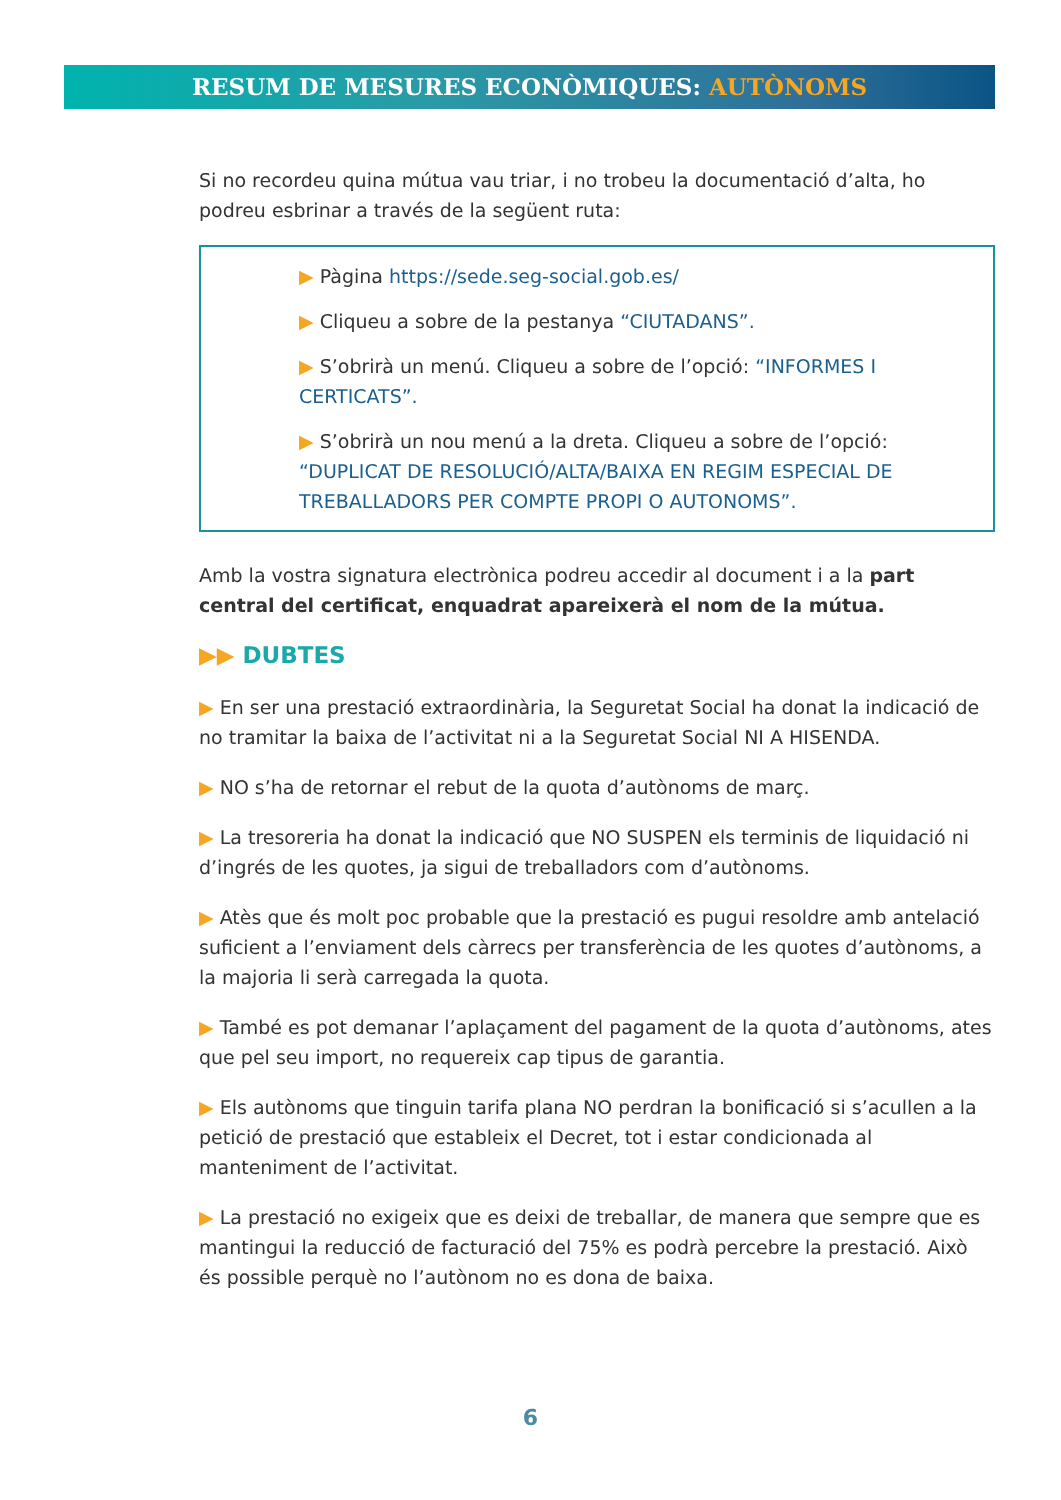RESUM DE MESURES ECONÒMIQUES: AUTÒNOMS
Si no recordeu quina mútua vau triar, i no trobeu la documentació d’alta, ho podreu esbrinar a través de la següent ruta:
▶ Pàgina https://sede.seg-social.gob.es/
▶ Cliqueu a sobre de la pestanya “CIUTADANS”.
▶ S’obrirà un menú. Cliqueu a sobre de l’opció: “INFORMES I CERTICATS”.
▶ S’obrirà un nou menú a la dreta. Cliqueu a sobre de l’opció: “DUPLICAT DE RESOLUCIÓ/ALTA/BAIXA EN REGIM ESPECIAL DE TREBALLADORS PER COMPTE PROPI O AUTONOMS”.
Amb la vostra signatura electrònica podreu accedir al document i a la part central del certificat, enquadrat apareixerà el nom de la mútua.
▶▶ DUBTES
▶ En ser una prestació extraordinària, la Seguretat Social ha donat la indicació de no tramitar la baixa de l’activitat ni a la Seguretat Social NI A HISENDA.
▶ NO s’ha de retornar el rebut de la quota d’autònoms de març.
▶ La tresoreria ha donat la indicació que NO SUSPEN els terminis de liquidació ni d’ingrés de les quotes, ja sigui de treballadors com d’autònoms.
▶ Atès que és molt poc probable que la prestació es pugui resoldre amb antelació suficient a l’enviament dels càrrecs per transferència de les quotes d’autònoms, a la majoria li serà carregada la quota.
▶ També es pot demanar l’aplaçament del pagament de la quota d’autònoms, ates que pel seu import, no requereix cap tipus de garantia.
▶ Els autònoms que tinguin tarifa plana NO perdran la bonificació si s’acullen a la petició de prestació que estableix el Decret, tot i estar condicionada al manteniment de l’activitat.
▶ La prestació no exigeix que es deixi de treballar, de manera que sempre que es mantingui la reducció de facturació del 75% es podrà percebre la prestació. Això és possible perquè no l’autònom no es dona de baixa.
6